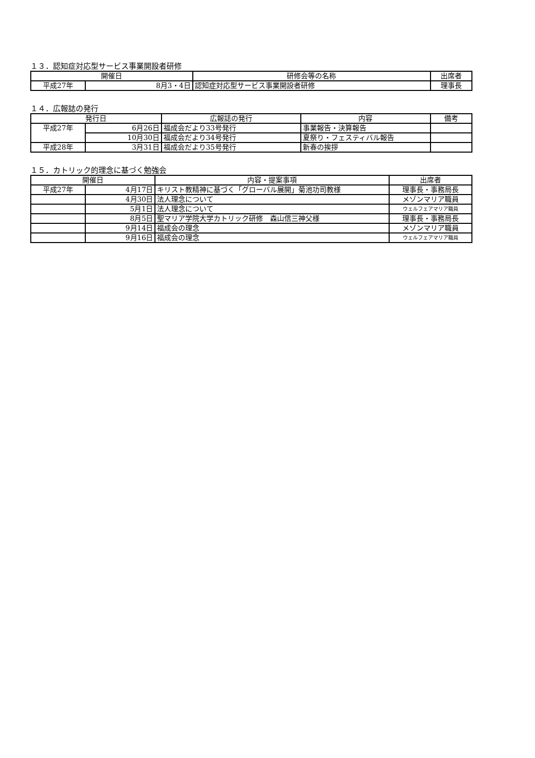１３．認知症対応型サービス事業開設者研修
| 開催日 | | 研修会等の名称 | 出席者 |
| --- | --- | --- | --- |
| 平成27年 | 8月3・4日 | 認知症対応型サービス事業開設者研修 | 理事長 |
１４．広報誌の発行
| 発行日 | | 広報誌の発行 | 内容 | 備考 |
| --- | --- | --- | --- | --- |
| 平成27年 | 6月26日 | 福成会だより33号発行 | 事業報告・決算報告 | |
| | 10月30日 | 福成会だより34号発行 | 夏祭り・フェスティバル報告 | |
| 平成28年 | 3月31日 | 福成会だより35号発行 | 新春の挨拶 | |
１５．カトリック的理念に基づく勉強会
| 開催日 | | 内容・提案事項 | 出席者 |
| --- | --- | --- | --- |
| 平成27年 | 4月17日 | キリスト教精神に基づく「グローバル展開」菊池功司教様 | 理事長・事務局長 |
| | 4月30日 | 法人理念について | メゾンマリア職員 |
| | 5月1日 | 法人理念について | ウェルフェアマリア職員 |
| | 8月5日 | 聖マリア学院大学カトリック研修 森山信三神父様 | 理事長・事務局長 |
| | 9月14日 | 福成会の理念 | メゾンマリア職員 |
| | 9月16日 | 福成会の理念 | ウェルフェアマリア職員 |